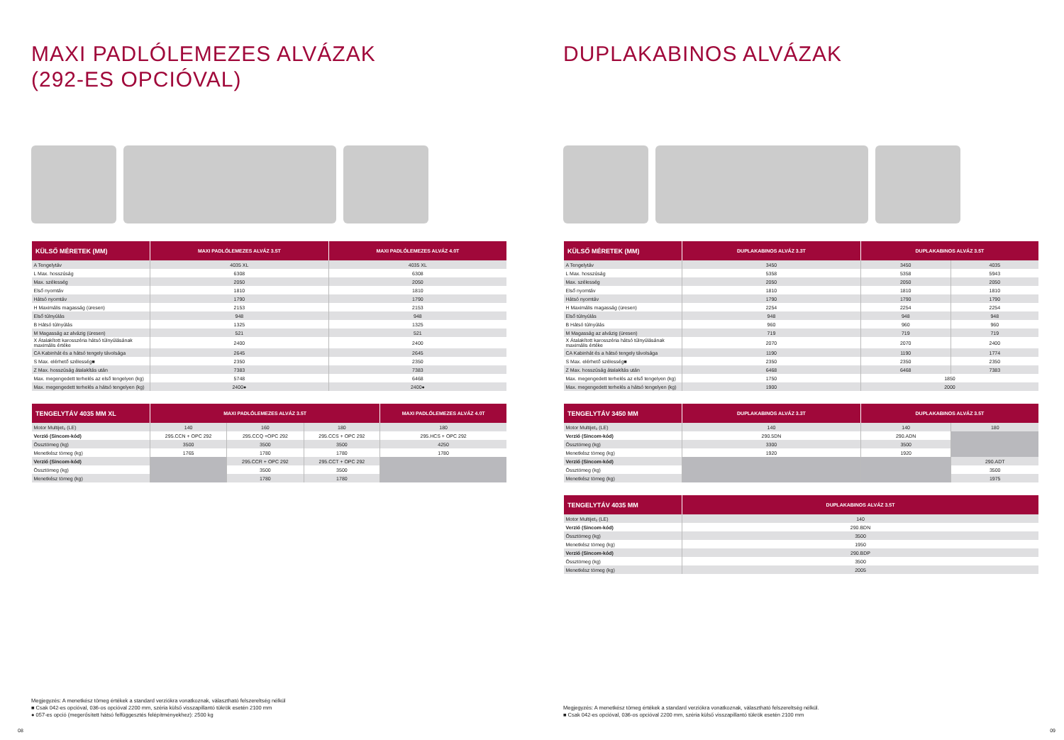MAXI PADLÓLEMEZES ALVÁZAK
(292-ES OPCIÓVAL)
| KÜLSŐ MÉRETEK (MM) | MAXI PADLÓLEMEZES ALVÁZ 3.5T | MAXI PADLÓLEMEZES ALVÁZ 4.0T |
| --- | --- | --- |
| A Tengelytáv | 4035 XL | 4035 XL |
| L Max. hosszúság | 6308 | 6308 |
| Max. szélesség | 2050 | 2050 |
| Első nyomtáv | 1810 | 1810 |
| Hátsó nyomtáv | 1790 | 1790 |
| H Maximális magasság (üresen) | 2153 | 2153 |
| Első túlnyúlás | 948 | 948 |
| B Hátsó túlnyúlás | 1325 | 1325 |
| M Magasság az alvázig (üresen) | 521 | 521 |
| X Átalakított karosszéria hátsó túlnyúlásának maximális értéke | 2400 | 2400 |
| CA Kabinhát és a hátsó tengely távolsága | 2645 | 2645 |
| S Max. elérhető szélesség■ | 2350 | 2350 |
| Z Max. hosszúság átalakítás után | 7383 | 7383 |
| Max. megengedett terhelés az első tengelyen (kg) | 5748 | 6468 |
| Max. megengedett terhelés a hátsó tengelyen (kg) | 2400● | 2400● |
| TENGELYTÁV 4035 MM XL | MAXI PADLÓLEMEZES ALVÁZ 3.5T | | | MAXI PADLÓLEMEZES ALVÁZ 4.0T |
| --- | --- | --- | --- | --- |
| Motor Multijet₃ (LE) | 140 | 160 | 180 | 180 |
| Verzió (Sincom-kód) | 295.CCN + OPC 292 | 295.CCQ +OPC 292 | 295.CCS + OPC 292 | 295.HCS + OPC 292 |
| Össztömeg (kg) | 3500 | 3500 | 3500 | 4250 |
| Menetkész tömeg (kg) | 1765 | 1780 | 1780 | 1780 |
| Verzió (Sincom-kód) | | 295.CCR + OPC 292 | 295.CCT + OPC 292 | |
| Össztömeg (kg) | | 3500 | 3500 | |
| Menetkész tömeg (kg) | | 1780 | 1780 | |
Megjegyzés: A menetkész tömeg értékek a standard verziókra vonatkoznak, választható felszereltség nélkül
■ Csak 042-es opcióval, 036-os opcióval 2200 mm, széria külső visszapillantó tükrök esetén 2100 mm
● 057-es opció (megerősített hátsó felfüggesztés felépítményekhez): 2500 kg
08
DUPLAKABINOS ALVÁZAK
| KÜLSŐ MÉRETEK (MM) | DUPLAKABINOS ALVÁZ 3.3T | DUPLAKABINOS ALVÁZ 3.5T | |
| --- | --- | --- | --- |
| A Tengelytáv | 3450 | 3450 | 4035 |
| L Max. hosszúság | 5358 | 5358 | 5943 |
| Max. szélesség | 2050 | 2050 | 2050 |
| Első nyomtáv | 1810 | 1810 | 1810 |
| Hátsó nyomtáv | 1790 | 1790 | 1790 |
| H Maximális magasság (üresen) | 2254 | 2254 | 2254 |
| Első túlnyúlás | 948 | 948 | 948 |
| B Hátsó túlnyúlás | 960 | 960 | 960 |
| M Magasság az alvázig (üresen) | 719 | 719 | 719 |
| X Átalakított karosszéria hátsó túlnyúlásának maximális értéke | 2070 | 2070 | 2400 |
| CA Kabinhát és a hátsó tengely távolsága | 1190 | 1190 | 1774 |
| S Max. elérhető szélesség■ | 2350 | 2350 | 2350 |
| Z Max. hosszúság átalakítás után | 6468 | 6468 | 7383 |
| Max. megengedett terhelés az első tengelyen (kg) | 1750 | 1850 | |
| Max. megengedett terhelés a hátsó tengelyen (kg) | 1900 | 2000 | |
| TENGELYTÁV 3450 MM | DUPLAKABINOS ALVÁZ 3.3T | DUPLAKABINOS ALVÁZ 3.5T | |
| --- | --- | --- | --- |
| Motor Multijet₃ (LE) | 140 | 140 | 180 |
| Verzió (Sincom-kód) | 290.5DN | 290.ADN | |
| Össztömeg (kg) | 3300 | 3500 | |
| Menetkész tömeg (kg) | 1920 | 1920 | |
| Verzió (Sincom-kód) | | | 290.ADT |
| Össztömeg (kg) | | | 3500 |
| Menetkész tömeg (kg) | | | 1975 |
| TENGELYTÁV 4035 MM | DUPLAKABINOS ALVÁZ 3.5T |
| --- | --- |
| Motor Multijet₃ (LE) | 140 |
| Verzió (Sincom-kód) | 290.BDN |
| Össztömeg (kg) | 3500 |
| Menetkész tömeg (kg) | 1950 |
| Verzió (Sincom-kód) | 290.BDP |
| Össztömeg (kg) | 3500 |
| Menetkész tömeg (kg) | 2005 |
Megjegyzés: A menetkész tömeg értékek a standard verziókra vonatkoznak, választható felszereltség nélkül.
■ Csak 042-es opcióval, 036-os opcióval 2200 mm, széria külső visszapillantó tükrök esetén 2100 mm
09